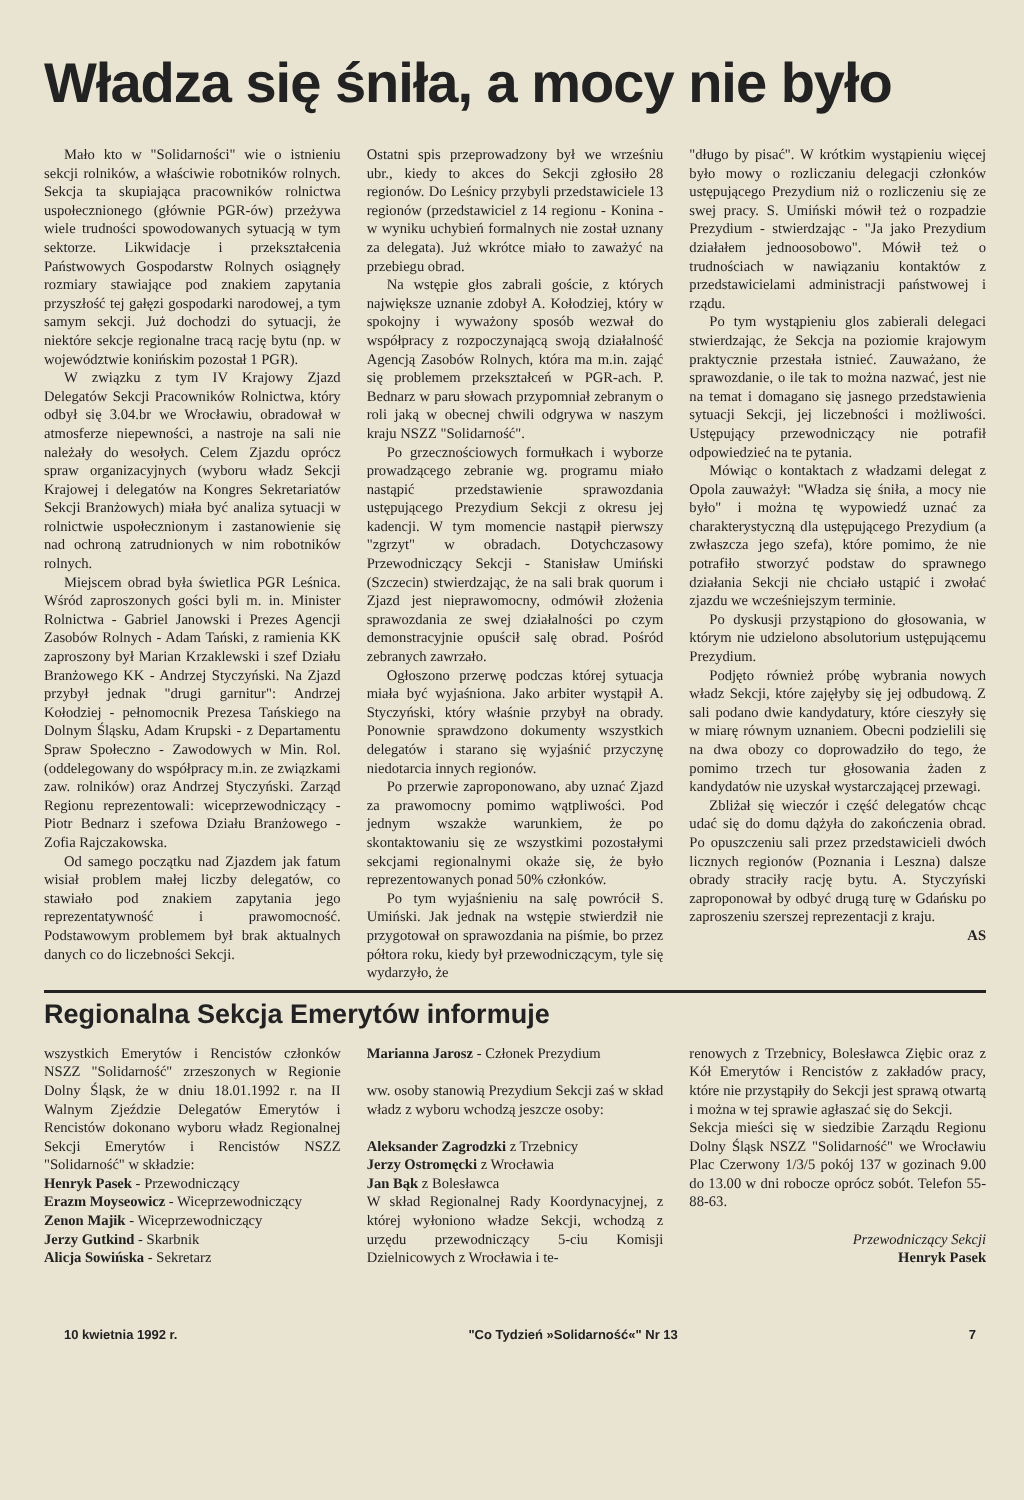Władza się śniła, a mocy nie było
Mało kto w "Solidarności" wie o istnieniu sekcji rolników, a właściwie robotników rolnych. Sekcja ta skupiająca pracowników rolnictwa uspołecznionego (głównie PGR-ów) przeżywa wiele trudności spowodowanych sytuacją w tym sektorze. Likwidacje i przekształcenia Państwowych Gospodarstw Rolnych osiągnęły rozmiary stawiające pod znakiem zapytania przyszłość tej gałęzi gospodarki narodowej, a tym samym sekcji. Już dochodzi do sytuacji, że niektóre sekcje regionalne tracą rację bytu (np. w województwie konińskim pozostał 1 PGR).
W związku z tym IV Krajowy Zjazd Delegatów Sekcji Pracowników Rolnictwa, który odbył się 3.04.br we Wrocławiu, obradował w atmosferze niepewności, a nastroje na sali nie należały do wesołych. Celem Zjazdu oprócz spraw organizacyjnych (wyboru władz Sekcji Krajowej i delegatów na Kongres Sekretariatów Sekcji Branżowych) miała być analiza sytuacji w rolnictwie uspołecznionym i zastanowienie się nad ochroną zatrudnionych w nim robotników rolnych.
Miejscem obrad była świetlica PGR Leśnica. Wśród zaproszonych gości byli m. in. Minister Rolnictwa - Gabriel Janowski i Prezes Agencji Zasobów Rolnych - Adam Tański, z ramienia KK zaproszony był Marian Krzaklewski i szef Działu Branżowego KK - Andrzej Styczyński. Na Zjazd przybył jednak "drugi garnitur": Andrzej Kołodziej - pełnomocnik Prezesa Tańskiego na Dolnym Śląsku, Adam Krupski - z Departamentu Spraw Społeczno - Zawodowych w Min. Rol. (oddelegowany do współpracy m.in. ze związkami zaw. rolników) oraz Andrzej Styczyński. Zarząd Regionu reprezentowali: wiceprzewodniczący - Piotr Bednarz i szefowa Działu Branżowego - Zofia Rajczakowska.
Od samego początku nad Zjazdem jak fatum wisiał problem małej liczby delegatów, co stawiało pod znakiem zapytania jego reprezentatywność i prawomocność. Podstawowym problemem był brak aktualnych danych co do liczebności Sekcji.
Ostatni spis przeprowadzony był we wrześniu ubr., kiedy to akces do Sekcji zgłosiło 28 regionów. Do Leśnicy przybyli przedstawiciele 13 regionów (przedstawiciel z 14 regionu - Konina - w wyniku uchybień formalnych nie został uznany za delegata). Już wkrótce miało to zaważyć na przebiegu obrad.
Na wstępie głos zabrali goście, z których największe uznanie zdobył A. Kołodziej, który w spokojny i wyważony sposób wezwał do współpracy z rozpoczynającą swoją działalność Agencją Zasobów Rolnych, która ma m.in. zająć się problemem przekształceń w PGR-ach. P. Bednarz w paru słowach przypomniał zebranym o roli jaką w obecnej chwili odgrywa w naszym kraju NSZZ "Solidarność".
Po grzecznościowych formułkach i wyborze prowadzącego zebranie wg. programu miało nastąpić przedstawienie sprawozdania ustępującego Prezydium Sekcji z okresu jej kadencji. W tym momencie nastąpił pierwszy "zgrzyt" w obradach. Dotychczasowy Przewodniczący Sekcji - Stanisław Umiński (Szczecin) stwierdzając, że na sali brak quorum i Zjazd jest nieprawomocny, odmówił złożenia sprawozdania ze swej działalności po czym demonstracyjnie opuścił salę obrad. Pośród zebranych zawrzało.
Ogłoszono przerwę podczas której sytuacja miała być wyjaśniona. Jako arbiter wystąpił A. Styczyński, który właśnie przybył na obrady. Ponownie sprawdzono dokumenty wszystkich delegatów i starano się wyjaśnić przyczynę niedotarcia innych regionów.
Po przerwie zaproponowano, aby uznać Zjazd za prawomocny pomimo wątpliwości. Pod jednym wszakże warunkiem, że po skontaktowaniu się ze wszystkimi pozostałymi sekcjami regionalnymi okaże się, że było reprezentowanych ponad 50% członków.
Po tym wyjaśnieniu na salę powrócił S. Umiński. Jak jednak na wstępie stwierdził nie przygotował on sprawozdania na piśmie, bo przez półtora roku, kiedy był przewodniczącym, tyle się wydarzyło, że
"długo by pisać". W krótkim wystąpieniu więcej było mowy o rozliczaniu delegacji członków ustępującego Prezydium niż o rozliczeniu się ze swej pracy. S. Umiński mówił też o rozpadzie Prezydium - stwierdzając - "Ja jako Prezydium działałem jednoosobowo". Mówił też o trudnościach w nawiązaniu kontaktów z przedstawicielami administracji państwowej i rządu.
Po tym wystąpieniu glos zabierali delegaci stwierdzając, że Sekcja na poziomie krajowym praktycznie przestała istnieć. Zauważano, że sprawozdanie, o ile tak to można nazwać, jest nie na temat i domagano się jasnego przedstawienia sytuacji Sekcji, jej liczebności i możliwości. Ustępujący przewodniczący nie potrafił odpowiedzieć na te pytania.
Mówiąc o kontaktach z władzami delegat z Opola zauważył: "Władza się śniła, a mocy nie było" i można tę wypowiedź uznać za charakterystyczną dla ustępującego Prezydium (a zwłaszcza jego szefa), które pomimo, że nie potrafiło stworzyć podstaw do sprawnego działania Sekcji nie chciało ustąpić i zwołać zjazdu we wcześniejszym terminie.
Po dyskusji przystąpiono do głosowania, w którym nie udzielono absolutorium ustępującemu Prezydium.
Podjęto również próbę wybrania nowych władz Sekcji, które zajęłyby się jej odbudową. Z sali podano dwie kandydatury, które cieszyły się w miarę równym uznaniem. Obecni podzielili się na dwa obozy co doprowadziło do tego, że pomimo trzech tur głosowania żaden z kandydatów nie uzyskał wystarczającej przewagi.
Zbliżał się wieczór i część delegatów chcąc udać się do domu dążyła do zakończenia obrad. Po opuszczeniu sali przez przedstawicieli dwóch licznych regionów (Poznania i Leszna) dalsze obrady straciły rację bytu. A. Styczyński zaproponował by odbyć drugą turę w Gdańsku po zaproszeniu szerszej reprezentacji z kraju.
AS
Regionalna Sekcja Emerytów informuje
wszystkich Emerytów i Rencistów członków NSZZ "Solidarność" zrzeszonych w Regionie Dolny Śląsk, że w dniu 18.01.1992 r. na II Walnym Zjeździe Delegatów Emerytów i Rencistów dokonano wyboru władz Regionalnej Sekcji Emerytów i Rencistów NSZZ "Solidarność" w składzie:
Henryk Pasek - Przewodniczący
Erazm Moyseowicz - Wiceprzewodniczący
Zenon Majik - Wiceprzewodniczący
Jerzy Gutkind - Skarbnik
Alicja Sowińska - Sekretarz
Marianna Jarosz - Członek Prezydium
ww. osoby stanowią Prezydium Sekcji zaś w skład władz z wyboru wchodzą jeszcze osoby:
Aleksander Zagrodzki z Trzebnicy
Jerzy Ostromęcki z Wrocławia
Jan Bąk z Bolesławca
W skład Regionalnej Rady Koordynacyjnej, z której wyłoniono władze Sekcji, wchodzą z urzędu przewodniczący 5-ciu Komisji Dzielnicowych z Wrocławia i te-
renowych z Trzebnicy, Bolesławca Ziębic oraz z Kół Emerytów i Rencistów z zakładów pracy, które nie przystąpiły do Sekcji jest sprawą otwartą i można w tej sprawie agłaszać się do Sekcji.
Sekcja mieści się w siedzibie Zarządu Regionu Dolny Śląsk NSZZ "Solidarność" we Wrocławiu Plac Czerwony 1/3/5 pokój 137 w gozinach 9.00 do 13.00 w dni robocze oprócz sobót. Telefon 55-88-63.
Przewodniczący Sekcji
Henryk Pasek
10 kwietnia 1992 r. "Co Tydzień »Solidarność«" Nr 13 7